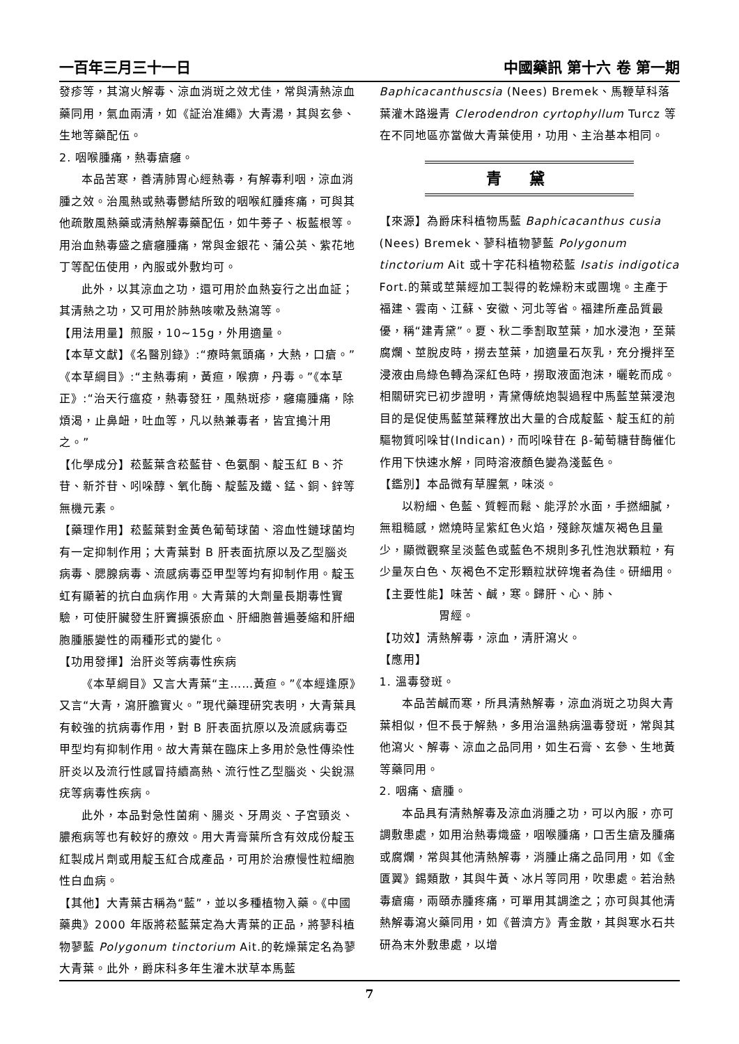一百年三月三十一日 中國藥訊 第十六 卷 第一期
發疹等，其瀉火解毒、涼血消斑之效尤佳，常與清熱涼血藥同用，氣血兩清，如《証治准繩》大青湯，其與玄參、生地等藥配伍。
2. 咽喉腫痛，熱毒瘡癰。
本品苦寒，善清肺胃心經熱毒，有解毒利咽，涼血消腫之效。治風熱或熱毒鬱結所致的咽喉紅腫疼痛，可與其他疏散風熱藥或清熱解毒藥配伍，如牛蒡子、板藍根等。用治血熱毒盛之瘡癰腫痛，常與金銀花、蒲公英、紫花地丁等配伍使用，內服或外敷均可。
此外，以其涼血之功，還可用於血熱妄行之出血証；其清熱之功，又可用於肺熱咳嗽及熱瀉等。
【用法用量】煎服，10~15g，外用適量。
【本草文獻】《名醫別錄》:“療時氣頭痛，大熱，口瘡。”《本草綱目》:“主熱毒痢，黃疸，喉痹，丹毒。”《本草正》:“治天行瘟疫，熱毒發狂，風熱斑疹，癰瘍腫痛，除煩渴，止鼻衄，吐血等，凡以熱兼毒者，皆宜搗汁用之。”
【化學成分】菘藍葉含菘藍苷、色氨酮、靛玉紅 B、芥苷、新芥苷、吲哚醇、氧化酶、靛藍及鐵、錳、銅、鋅等無機元素。
【藥理作用】菘藍葉對金黃色葡萄球菌、溶血性鏈球菌均有一定抑制作用；大青葉對 B 肝表面抗原以及乙型腦炎病毒、腮腺病毒、流感病毒亞甲型等均有抑制作用。靛玉虹有顯著的抗白血病作用。大青葉的大劑量長期毒性實驗，可使肝臟發生肝竇擴張瘀血、肝細胞普遍萎縮和肝細胞腫脹變性的兩種形式的變化。
【功用發揮】治肝炎等病毒性疾病
《本草綱目》又言大青葉“主……黃疸。”《本經逢原》又言“大青，瀉肝膽實火。”現代藥理研究表明，大青葉具有較強的抗病毒作用，對 B 肝表面抗原以及流感病毒亞甲型均有抑制作用。故大青葉在臨床上多用於急性傳染性肝炎以及流行性感冒持續高熱、流行性乙型腦炎、尖銳濕疣等病毒性疾病。
此外，本品對急性菌痢、腸炎、牙周炎、子宮頸炎、膿疱病等也有較好的療效。用大青膏葉所含有效成份靛玉紅製成片劑或用靛玉紅合成產品，可用於治療慢性粒細胞性白血病。
【其他】大青葉古稱為“藍”，並以多種植物入藥。《中國藥典》2000 年版將菘藍葉定為大青葉的正品，將蓼科植物蓼藍 Polygonum tinctorium Ait.的乾燥葉定名為蓼大青葉。此外，爵床科多年生灌木狀草本馬藍
Baphicacanthuscsia (Nees) Bremek、馬鞭草科落葉灌木路邊青 Clerodendron cyrtophyllum Turcz 等在不同地區亦當做大青葉使用，功用、主治基本相同。
青黛
【來源】為爵床科植物馬藍 Baphicacanthus cusia (Nees) Bremek、蓼科植物蓼藍 Polygonum tinctorium Ait 或十字花科植物菘藍 Isatis indigotica Fort.的葉或莖葉經加工製得的乾燥粉末或團塊。主產于福建、雲南、江蘇、安徽、河北等省。福建所產品質最優，稱“建青黛”。夏、秋二季割取莖葉，加水浸泡，至葉腐爛、莖脫皮時，撈去莖葉，加適量石灰乳，充分攪拌至浸液由烏綠色轉為深紅色時，撈取液面泡沫，曬乾而成。相關研究已初步證明，青黛傳統炮製過程中馬藍莖葉浸泡目的是促使馬藍莖葉釋放出大量的合成靛藍、靛玉紅的前驅物質吲哚甘(Indican)，而吲哚苷在 β-葡萄糖苷酶催化作用下快速水解，同時溶液顏色變為淺藍色。
【鑑別】本品微有草腥氣，味淡。
以粉細、色藍、質輕而鬆、能浮於水面，手撚細膩，無粗糙感，燃燒時呈紫紅色火焰，殘餘灰爐灰褐色且量少，顯微觀察呈淡藍色或藍色不規則多孔性泡狀顆粒，有少量灰白色、灰褐色不定形顆粒狀碎塊者為佳。研細用。
【主要性能】味苦、鹹，寒。歸肝、心、肺、
　　　　　胃經。
【功效】清熱解毒，涼血，清肝瀉火。
【應用】
1. 溫毒發斑。
本品苦鹹而寒，所具清熱解毒，涼血消斑之功與大青葉相似，但不長于解熱，多用治溫熱病溫毒發斑，常與其他瀉火、解毒、涼血之品同用，如生石膏、玄參、生地黃等藥同用。
2. 咽痛、瘡腫。
本品具有清熱解毒及涼血消腫之功，可以內服，亦可調敷患處，如用治熱毒熾盛，咽喉腫痛，口舌生瘡及腫痛或腐爛，常與其他清熱解毒，消腫止痛之品同用，如《金匱翼》錫類散，其與牛黃、冰片等同用，吹患處。若治熱毒瘡瘍，兩頤赤腫疼痛，可單用其調塗之；亦可與其他清熱解毒瀉火藥同用，如《普濟方》青金散，其與寒水石共研為末外敷患處，以增
7